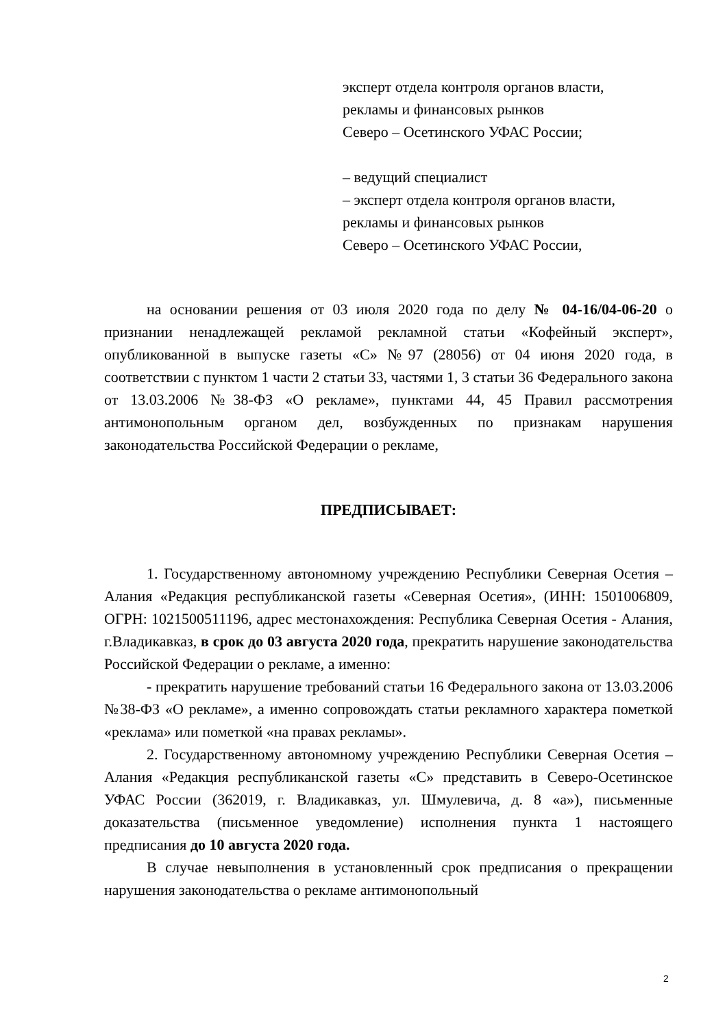эксперт отдела контроля органов власти,
рекламы и финансовых рынков
Северо – Осетинского УФАС России;
– ведущий специалист
– эксперт отдела контроля органов власти,
рекламы и финансовых рынков
Северо – Осетинского УФАС России,
на основании решения от 03 июля 2020 года по делу № 04-16/04-06-20 о признании ненадлежащей рекламой рекламной статьи «Кофейный эксперт», опубликованной в выпуске газеты «С» №97 (28056) от 04 июня 2020 года, в соответствии с пунктом 1 части 2 статьи 33, частями 1, 3 статьи 36 Федерального закона от 13.03.2006 №38-ФЗ «О рекламе», пунктами 44, 45 Правил рассмотрения антимонопольным органом дел, возбужденных по признакам нарушения законодательства Российской Федерации о рекламе,
ПРЕДПИСЫВАЕТ:
1. Государственному автономному учреждению Республики Северная Осетия – Алания «Редакция республиканской газеты «Северная Осетия», (ИНН: 1501006809, ОГРН: 1021500511196, адрес местонахождения: Республика Северная Осетия - Алания, г.Владикавказ, в срок до 03 августа 2020 года, прекратить нарушение законодательства Российской Федерации о рекламе, а именно:
- прекратить нарушение требований статьи 16 Федерального закона от 13.03.2006 №38-ФЗ «О рекламе», а именно сопровождать статьи рекламного характера пометкой «реклама» или пометкой «на правах рекламы».
2. Государственному автономному учреждению Республики Северная Осетия – Алания «Редакция республиканской газеты «С» представить в Северо-Осетинское УФАС России (362019, г. Владикавказ, ул. Шмулевича, д. 8 «а»), письменные доказательства (письменное уведомление) исполнения пункта 1 настоящего предписания до 10 августа 2020 года.
В случае невыполнения в установленный срок предписания о прекращении нарушения законодательства о рекламе антимонопольный
2